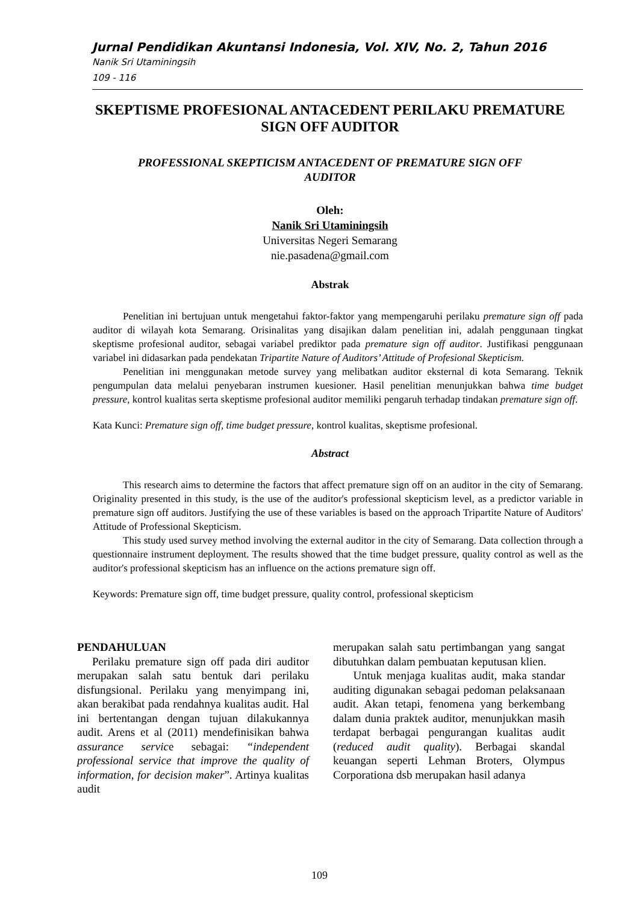Jurnal Pendidikan Akuntansi Indonesia, Vol. XIV, No. 2, Tahun 2016
Nanik Sri Utaminingsih
109 - 116
SKEPTISME PROFESIONAL ANTACEDENT PERILAKU PREMATURE SIGN OFF AUDITOR
PROFESSIONAL SKEPTICISM ANTACEDENT OF PREMATURE SIGN OFF AUDITOR
Oleh:
Nanik Sri Utaminingsih
Universitas Negeri Semarang
nie.pasadena@gmail.com
Abstrak
Penelitian ini bertujuan untuk mengetahui faktor-faktor yang mempengaruhi perilaku premature sign off pada auditor di wilayah kota Semarang. Orisinalitas yang disajikan dalam penelitian ini, adalah penggunaan tingkat skeptisme profesional auditor, sebagai variabel prediktor pada premature sign off auditor. Justifikasi penggunaan variabel ini didasarkan pada pendekatan Tripartite Nature of Auditors’ Attitude of Profesional Skepticism.
Penelitian ini menggunakan metode survey yang melibatkan auditor eksternal di kota Semarang. Teknik pengumpulan data melalui penyebaran instrumen kuesioner. Hasil penelitian menunjukkan bahwa time budget pressure, kontrol kualitas serta skeptisme profesional auditor memiliki pengaruh terhadap tindakan premature sign off.
Kata Kunci: Premature sign off, time budget pressure, kontrol kualitas, skeptisme profesional.
Abstract
This research aims to determine the factors that affect premature sign off on an auditor in the city of Semarang. Originality presented in this study, is the use of the auditor's professional skepticism level, as a predictor variable in premature sign off auditors. Justifying the use of these variables is based on the approach Tripartite Nature of Auditors' Attitude of Professional Skepticism.
This study used survey method involving the external auditor in the city of Semarang. Data collection through a questionnaire instrument deployment. The results showed that the time budget pressure, quality control as well as the auditor's professional skepticism has an influence on the actions premature sign off.
Keywords: Premature sign off, time budget pressure, quality control, professional skepticism
PENDAHULUAN
Perilaku premature sign off pada diri auditor merupakan salah satu bentuk dari perilaku disfungsional. Perilaku yang menyimpang ini, akan berakibat pada rendahnya kualitas audit. Hal ini bertentangan dengan tujuan dilakukannya audit. Arens et al (2011) mendefinisikan bahwa assurance service sebagai: “independent professional service that improve the quality of information, for decision maker”. Artinya kualitas audit
merupakan salah satu pertimbangan yang sangat dibutuhkan dalam pembuatan keputusan klien.
Untuk menjaga kualitas audit, maka standar auditing digunakan sebagai pedoman pelaksanaan audit. Akan tetapi, fenomena yang berkembang dalam dunia praktek auditor, menunjukkan masih terdapat berbagai pengurangan kualitas audit (reduced audit quality). Berbagai skandal keuangan seperti Lehman Broters, Olympus Corporationa dsb merupakan hasil adanya
109